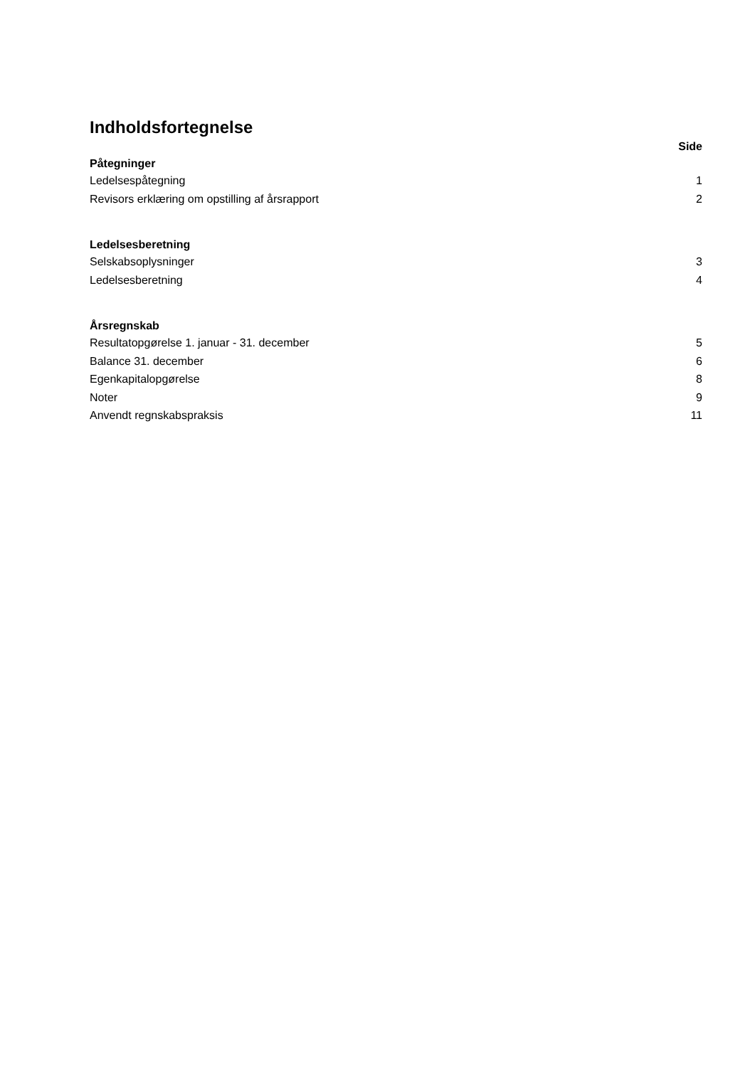Indholdsfortegnelse
Side
Påtegninger
Ledelsespåtegning 1
Revisors erklæring om opstilling af årsrapport 2
Ledelsesberetning
Selskabsoplysninger 3
Ledelsesberetning 4
Årsregnskab
Resultatopgørelse 1. januar - 31. december 5
Balance 31. december 6
Egenkapitalopgørelse 8
Noter 9
Anvendt regnskabspraksis 11